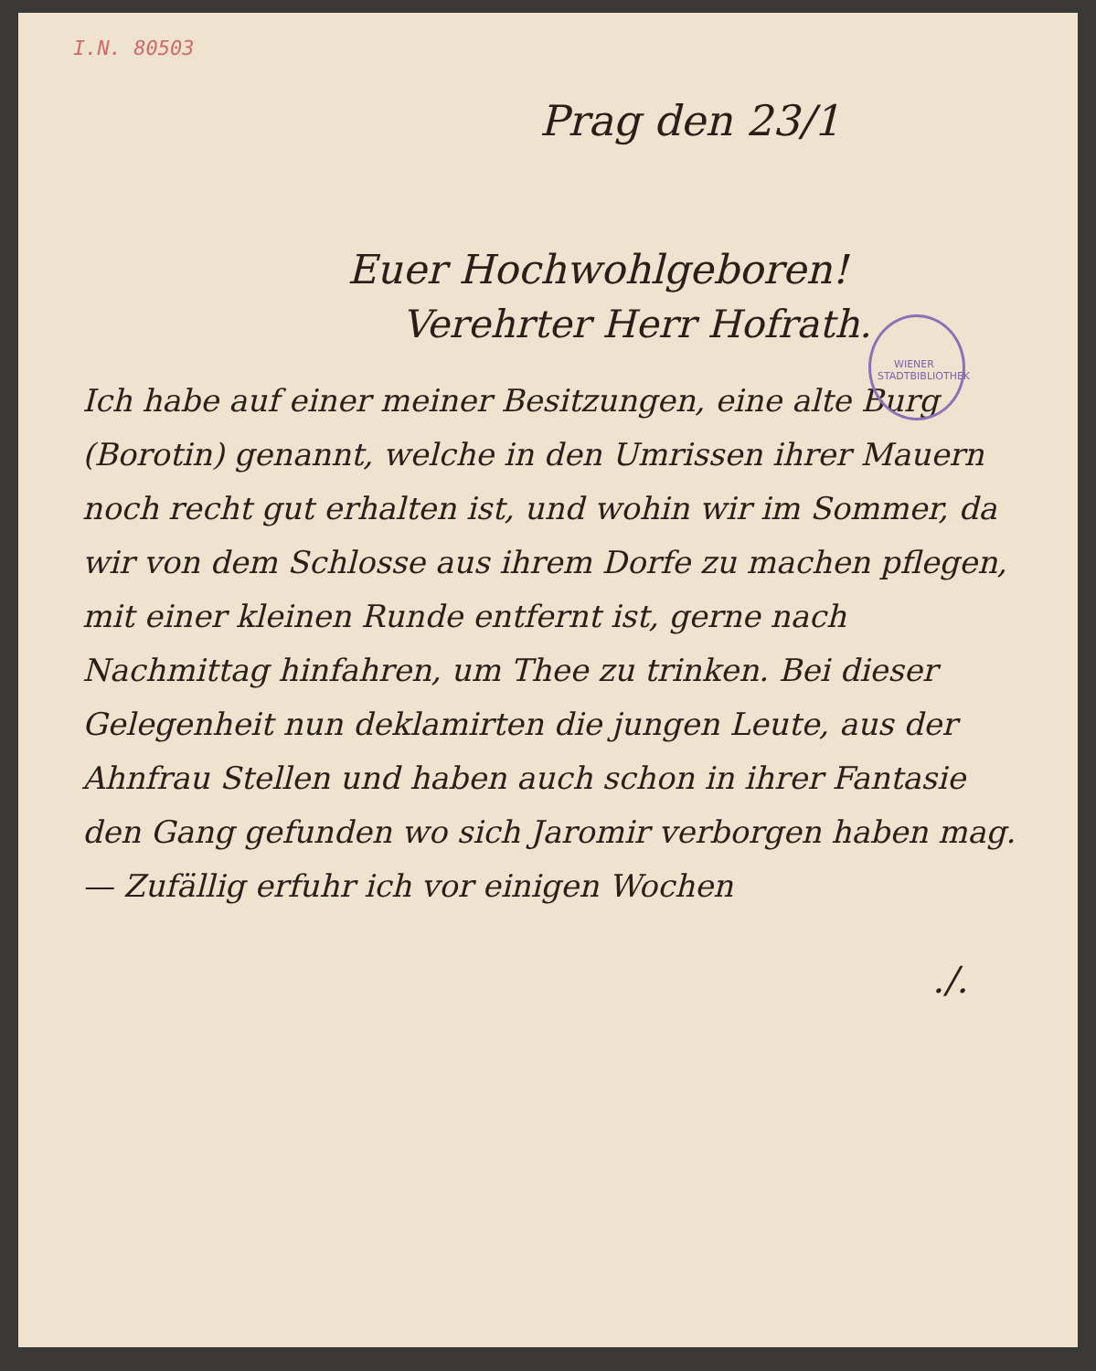I.N. 80503
Prag den 23/1
Euer Hochwohlgeboren!
Verehrter Herr Hofrath.
WIENER STADTBIBLIOTHEK
Ich habe auf einer meiner Besitzungen, eine alte Burg (Borotin) genannt, welche in den Umrissen ihrer Mauern noch recht gut erhalten ist, und wohin wir im Sommer, da wir von dem Schlosse aus ihrem Dorfe zu machen pflegen, mit einer kleinen Runde entfernt ist, gerne nach Nachmittag hinfahren, um Thee zu trinken. Bei dieser Gelegenheit nun deklamirten die jungen Leute, aus der Ahnfrau Stellen und haben auch schon in ihrer Fantasie den Gang gefunden wo sich Jaromir verborgen haben mag. — Zufällig erfuhr ich vor einigen Wochen
./.